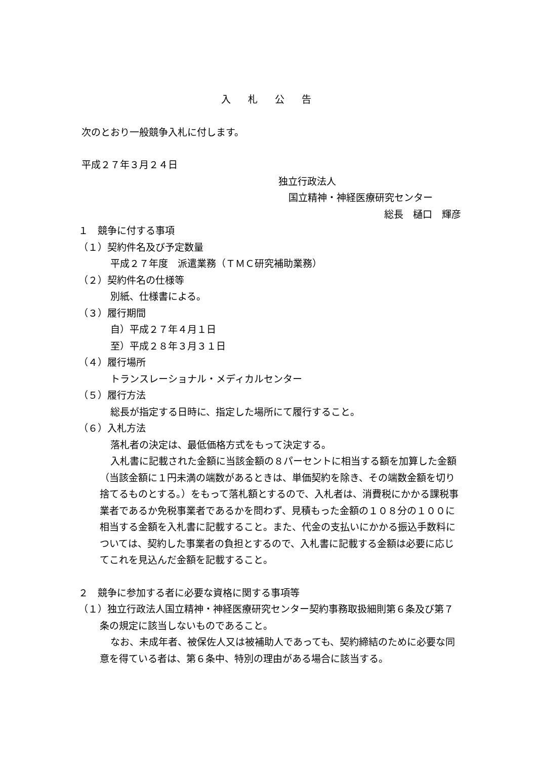入 札 公 告
次のとおり一般競争入札に付します。
平成２７年３月２４日
独立行政法人
国立精神・神経医療研究センター
総長　樋口　輝彦
１　競争に付する事項
（１）契約件名及び予定数量
平成２７年度　派遣業務（ＴＭＣ研究補助業務）
（２）契約件名の仕様等
別紙、仕様書による。
（３）履行期間
自）平成２７年４月１日
至）平成２８年３月３１日
（４）履行場所
トランスレーショナル・メディカルセンター
（５）履行方法
総長が指定する日時に、指定した場所にて履行すること。
（６）入札方法
落札者の決定は、最低価格方式をもって決定する。
入札書に記載された金額に当該金額の８パーセントに相当する額を加算した金額（当該金額に１円未満の端数があるときは、単価契約を除き、その端数金額を切り捨てるものとする。）をもって落札額とするので、入札者は、消費税にかかる課税事業者であるか免税事業者であるかを問わず、見積もった金額の１０８分の１００に相当する金額を入札書に記載すること。また、代金の支払いにかかる振込手数料については、契約した事業者の負担とするので、入札書に記載する金額は必要に応じてこれを見込んだ金額を記載すること。
２　競争に参加する者に必要な資格に関する事項等
（１）独立行政法人国立精神・神経医療研究センター契約事務取扱細則第６条及び第７条の規定に該当しないものであること。
なお、未成年者、被保佐人又は被補助人であっても、契約締結のために必要な同意を得ている者は、第６条中、特別の理由がある場合に該当する。